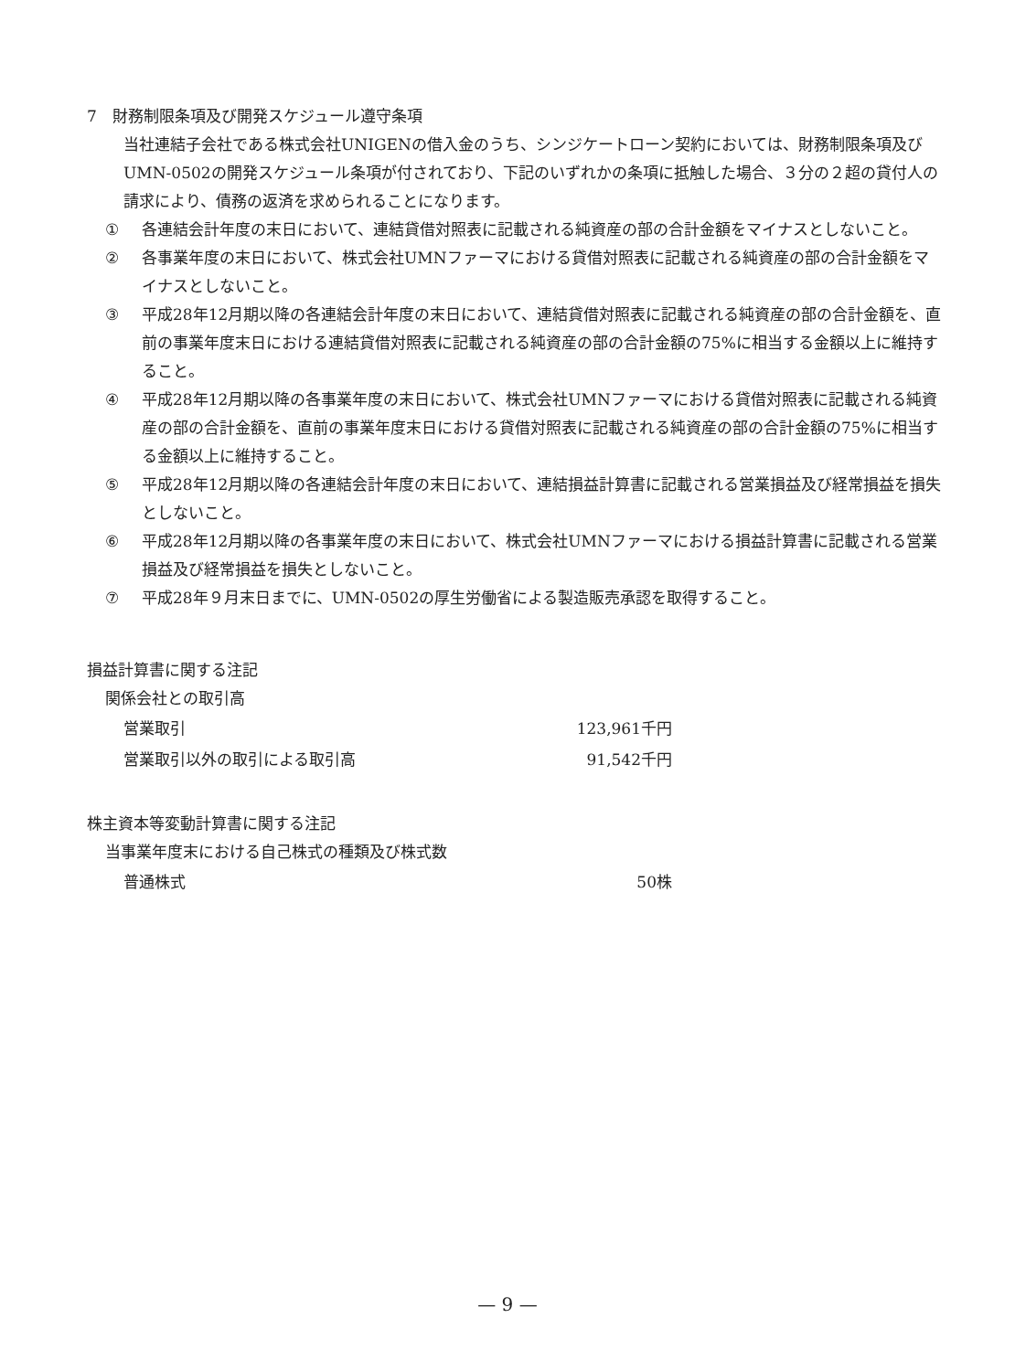7　財務制限条項及び開発スケジュール遵守条項
当社連結子会社である株式会社UNIGENの借入金のうち、シンジケートローン契約においては、財務制限条項及びUMN-0502の開発スケジュール条項が付されており、下記のいずれかの条項に抵触した場合、３分の２超の貸付人の請求により、債務の返済を求められることになります。
① 各連結会計年度の末日において、連結貸借対照表に記載される純資産の部の合計金額をマイナスとしないこと。
② 各事業年度の末日において、株式会社UMNファーマにおける貸借対照表に記載される純資産の部の合計金額をマイナスとしないこと。
③ 平成28年12月期以降の各連結会計年度の末日において、連結貸借対照表に記載される純資産の部の合計金額を、直前の事業年度末日における連結貸借対照表に記載される純資産の部の合計金額の75%に相当する金額以上に維持すること。
④ 平成28年12月期以降の各事業年度の末日において、株式会社UMNファーマにおける貸借対照表に記載される純資産の部の合計金額を、直前の事業年度末日における貸借対照表に記載される純資産の部の合計金額の75%に相当する金額以上に維持すること。
⑤ 平成28年12月期以降の各連結会計年度の末日において、連結損益計算書に記載される営業損益及び経常損益を損失としないこと。
⑥ 平成28年12月期以降の各事業年度の末日において、株式会社UMNファーマにおける損益計算書に記載される営業損益及び経常損益を損失としないこと。
⑦ 平成28年９月末日までに、UMN-0502の厚生労働省による製造販売承認を取得すること。
損益計算書に関する注記
関係会社との取引高
| 営業取引 | 123,961千円 |
| 営業取引以外の取引による取引高 | 91,542千円 |
株主資本等変動計算書に関する注記
当事業年度末における自己株式の種類及び株式数
| 普通株式 | 50株 |
— 9 —